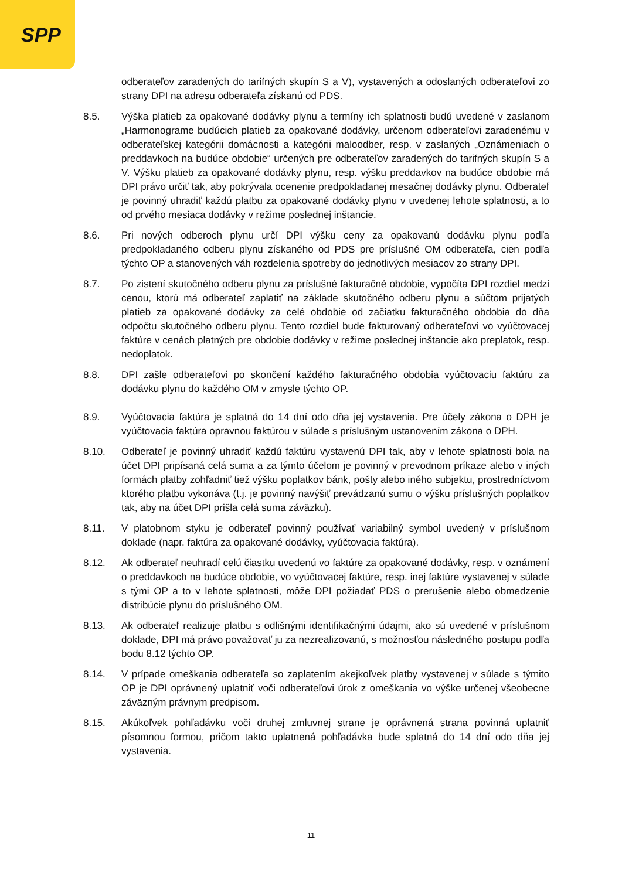SPP
odberateľov zaradených do tarifných skupín S a V), vystavených a odoslaných odberateľovi zo strany DPI na adresu odberateľa získanú od PDS.
8.5. Výška platieb za opakované dodávky plynu a termíny ich splatnosti budú uvedené v zaslanom „Harmonograme budúcich platieb za opakované dodávky, určenom odberateľovi zaradenému v odberateľskej kategórii domácnosti a kategórii maloodber, resp. v zaslaných „Oznámeniach o preddavkoch na budúce obdobie“ určených pre odberateľov zaradených do tarifných skupín S a V. Výšku platieb za opakované dodávky plynu, resp. výšku preddavkov na budúce obdobie má DPI právo určiť tak, aby pokrývala ocenenie predpokladanej mesačnej dodávky plynu. Odberateľ je povinný uhradiť každú platbu za opakované dodávky plynu v uvedenej lehote splatnosti, a to od prvého mesiaca dodávky v režime poslednej inštancie.
8.6. Pri nových odberoch plynu určí DPI výšku ceny za opakovanú dodávku plynu podľa predpokladaného odberu plynu získaného od PDS pre príslušné OM odberateľa, cien podľa týchto OP a stanovených váh rozdelenia spotreby do jednotlivých mesiacov zo strany DPI.
8.7. Po zistení skutočného odberu plynu za príslušné fakturačné obdobie, vypočíta DPI rozdiel medzi cenou, ktorú má odberateľ zaplatiť na základe skutočného odberu plynu a súčtom prijatých platieb za opakované dodávky za celé obdobie od začiatku fakturačného obdobia do dňa odpočtu skutočného odberu plynu. Tento rozdiel bude fakturovaný odberateľovi vo vyúčtovacej faktúre v cenách platných pre obdobie dodávky v režime poslednej inštancie ako preplatok, resp. nedoplatok.
8.8. DPI zašle odberateľovi po skončení každého fakturačného obdobia vyúčtovaciu faktúru za dodávku plynu do každého OM v zmysle týchto OP.
8.9. Vyúčtovacia faktúra je splatná do 14 dní odo dňa jej vystavenia. Pre účely zákona o DPH je vyúčtovacia faktúra opravnou faktúrou v súlade s príslušným ustanovením zákona o DPH.
8.10. Odberateľ je povinný uhradiť každú faktúru vystavenú DPI tak, aby v lehote splatnosti bola na účet DPI pripísaná celá suma a za týmto účelom je povinný v prevodnom príkaze alebo v iných formách platby zohľadniť tiež výšku poplatkov bánk, pošty alebo iného subjektu, prostredníctvom ktorého platbu vykonáva (t.j. je povinný navýšiť prevádzanú sumu o výšku príslušných poplatkov tak, aby na účet DPI prišla celá suma záväzku).
8.11. V platobnom styku je odberateľ povinný používať variabilný symbol uvedený v príslušnom doklade (napr. faktúra za opakované dodávky, vyúčtovacia faktúra).
8.12. Ak odberateľ neuhradí celú čiastku uvedenú vo faktúre za opakované dodávky, resp. v oznámení o preddavkoch na budúce obdobie, vo vyúčtovacej faktúre, resp. inej faktúre vystavenej v súlade s tými OP a to v lehote splatnosti, môže DPI požiadať PDS o prerušenie alebo obmedzenie distribúcie plynu do príslušného OM.
8.13. Ak odberateľ realizuje platbu s odlišnými identifikačnými údajmi, ako sú uvedené v príslušnom doklade, DPI má právo považovať ju za nezrealizovanú, s možnosťou následného postupu podľa bodu 8.12 týchto OP.
8.14. V prípade omeškania odberateľa so zaplatením akejkoľvek platby vystavenej v súlade s týmito OP je DPI oprávnený uplatniť voči odberateľovi úrok z omeškania vo výške určenej všeobecne záväzným právnym predpisom.
8.15. Akúkoľvek pohľadávku voči druhej zmluvnej strane je oprávnená strana povinná uplatniť písomnou formou, pričom takto uplatnená pohľadávka bude splatná do 14 dní odo dňa jej vystavenia.
11